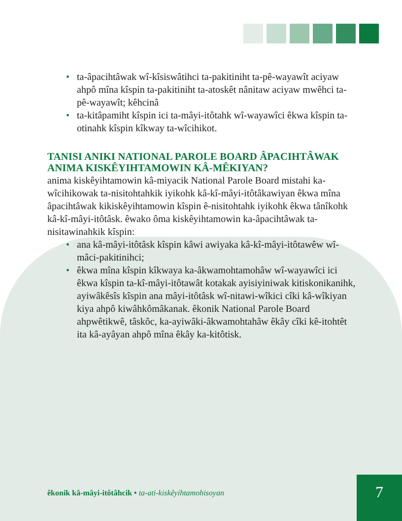• ta-âpacihtâwak wî-kîsiswâtihci ta-pakitiniht ta-pê-wayawît aciyaw ahpô mîna kîspin ta-pakitiniht ta-atoskêt nânitaw aciyaw mwêhci ta-pê-wayawît; kêhcinâ
• ta-kitâpamiht kîspin ici ta-mâyi-itôtahk wî-wayawîci êkwa kîspin ta-otinahk kîspin kîkway ta-wîcihikot.
TANISI ANIKI NATIONAL PAROLE BOARD ÂPACIHTÂWAK ANIMA KISKÊYIHTAMOWIN KÂ-MÊKIYAN?
anima kiskêyihtamowin kâ-miyacik National Parole Board mistahi ka-wîcihikowak ta-nisitohtahkik iyikohk kâ-kî-mâyi-itôtâkawiyan êkwa mîna âpacihtâwak kikiskêyihtamowin kîspin ê-nisitohtahk iyikohk êkwa tânîkohk kâ-kî-mâyi-itôtâsk. êwako ôma kiskêyihtamowin ka-âpacihtâwak ta-nisitawinahkik kîspin:
• ana kâ-mâyi-itôtâsk kîspin kâwi awiyaka kâ-kî-mâyi-itôtawêw wî-mâci-pakitinihci;
• êkwa mîna kîspin kîkwaya ka-âkwamohtamohâw wî-wayawîci ici êkwa kîspin ta-kî-mâyi-itôtawât kotakak ayisiyiniwak kitiskonikanihk, ayiwâkêsîs kîspin ana mâyi-itôtâsk wî-nitawi-wîkici cîki kâ-wîkiyan kiya ahpô kiwâhkômâkanak. êkonik National Parole Board ahpwêtikwê, tâskôc, ka-ayiwâki-âkwamohtahâw êkây cîki kê-itohtêt ita kâ-ayâyan ahpô mîna êkây ka-kitôtisk.
êkonik kâ-mâyi-itôtâhcik • ta-ati-kiskêyihtamohisoyan
7